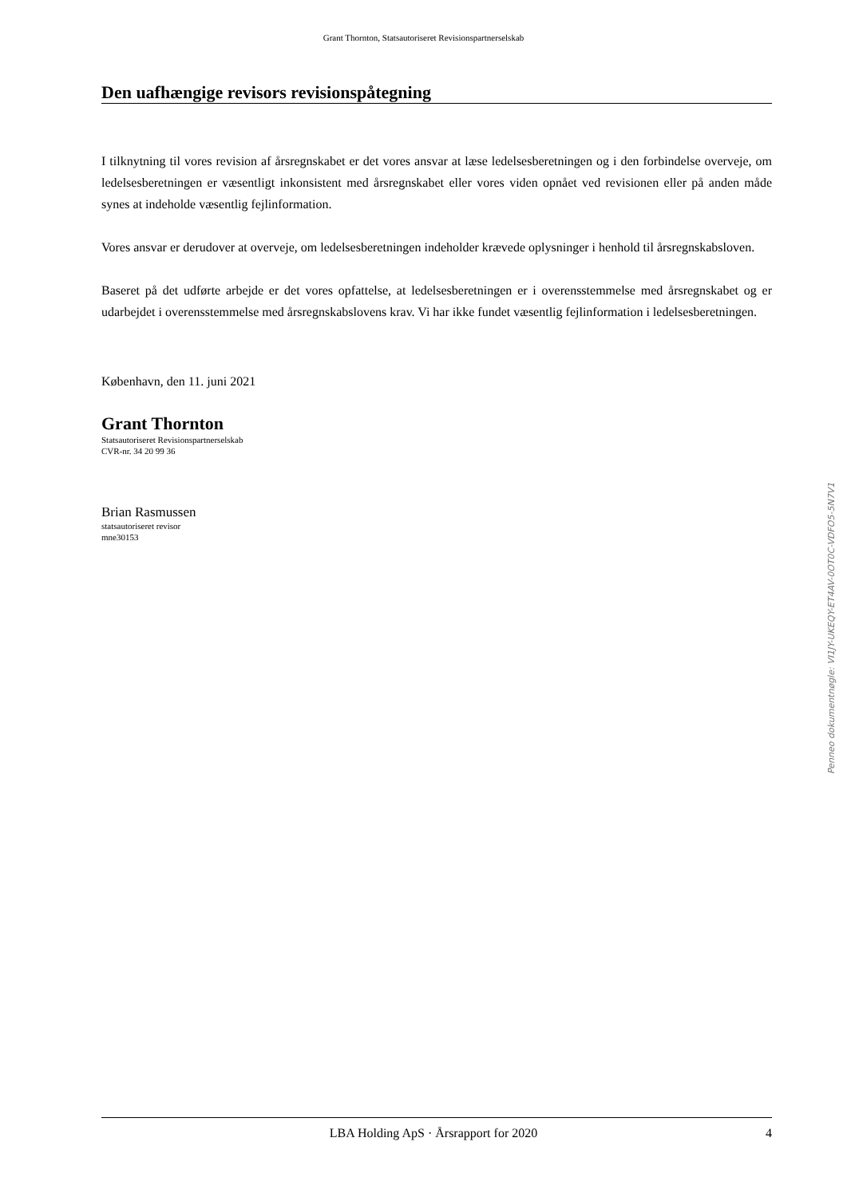Grant Thornton, Statsautoriseret Revisionspartnerselskab
Den uafhængige revisors revisionspåtegning
I tilknytning til vores revision af årsregnskabet er det vores ansvar at læse ledelsesberetningen og i den forbindelse overveje, om ledelsesberetningen er væsentligt inkonsistent med årsregnskabet eller vores viden opnået ved revisionen eller på anden måde synes at indeholde væsentlig fejlinformation.
Vores ansvar er derudover at overveje, om ledelsesberetningen indeholder krævede oplysninger i henhold til årsregnskabsloven.
Baseret på det udførte arbejde er det vores opfattelse, at ledelsesberetningen er i overensstemmelse med årsregnskabet og er udarbejdet i overensstemmelse med årsregnskabslovens krav. Vi har ikke fundet væsentlig fejlinformation i ledelsesberetningen.
København, den 11. juni 2021
Grant Thornton
Statsautoriseret Revisionspartnerselskab
CVR-nr. 34 20 99 36
Brian Rasmussen
statsautoriseret revisor
mne30153
Penneo dokumentnøgle: VI1JY-UKEQY-ET4AV-0OT0C-VDFO5-5N7V1
LBA Holding ApS · Årsrapport for 2020 4